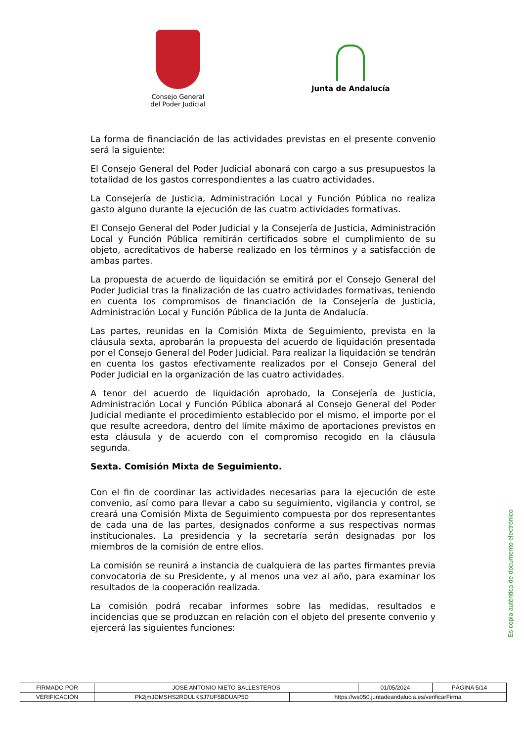Consejo General del Poder Judicial
Junta de Andalucía
La forma de financiación de las actividades previstas en el presente convenio será la siguiente:
El Consejo General del Poder Judicial abonará con cargo a sus presupuestos la totalidad de los gastos correspondientes a las cuatro actividades.
La Consejería de Justicia, Administración Local y Función Pública no realiza gasto alguno durante la ejecución de las cuatro actividades formativas.
El Consejo General del Poder Judicial y la Consejería de Justicia, Administración Local y Función Pública remitirán certificados sobre el cumplimiento de su objeto, acreditativos de haberse realizado en los términos y a satisfacción de ambas partes.
La propuesta de acuerdo de liquidación se emitirá por el Consejo General del Poder Judicial tras la finalización de las cuatro actividades formativas, teniendo en cuenta los compromisos de financiación de la Consejería de Justicia, Administración Local y Función Pública de la Junta de Andalucía.
Las partes, reunidas en la Comisión Mixta de Seguimiento, prevista en la cláusula sexta, aprobarán la propuesta del acuerdo de liquidación presentada por el Consejo General del Poder Judicial. Para realizar la liquidación se tendrán en cuenta los gastos efectivamente realizados por el Consejo General del Poder Judicial en la organización de las cuatro actividades.
A tenor del acuerdo de liquidación aprobado, la Consejería de Justicia, Administración Local y Función Pública abonará al Consejo General del Poder Judicial mediante el procedimiento establecido por el mismo, el importe por el que resulte acreedora, dentro del límite máximo de aportaciones previstos en esta cláusula y de acuerdo con el compromiso recogido en la cláusula segunda.
Sexta. Comisión Mixta de Seguimiento.
Con el fin de coordinar las actividades necesarias para la ejecución de este convenio, así como para llevar a cabo su seguimiento, vigilancia y control, se creará una Comisión Mixta de Seguimiento compuesta por dos representantes de cada una de las partes, designados conforme a sus respectivas normas institucionales. La presidencia y la secretaría serán designadas por los miembros de la comisión de entre ellos.
La comisión se reunirá a instancia de cualquiera de las partes firmantes previa convocatoria de su Presidente, y al menos una vez al año, para examinar los resultados de la cooperación realizada.
La comisión podrá recabar informes sobre las medidas, resultados e incidencias que se produzcan en relación con el objeto del presente convenio y ejercerá las siguientes funciones:
Es copia auténtica de documento electrónico
| FIRMADO POR | JOSE ANTONIO NIETO BALLESTEROS | | 01/05/2024 | PÁGINA 5/14 |
| VERIFICACIÓN | Pk2jmJDMSHS2RDULKSJ7UF5BDUAP5D | https://ws050.juntadeandalucia.es/verificarFirma | | |